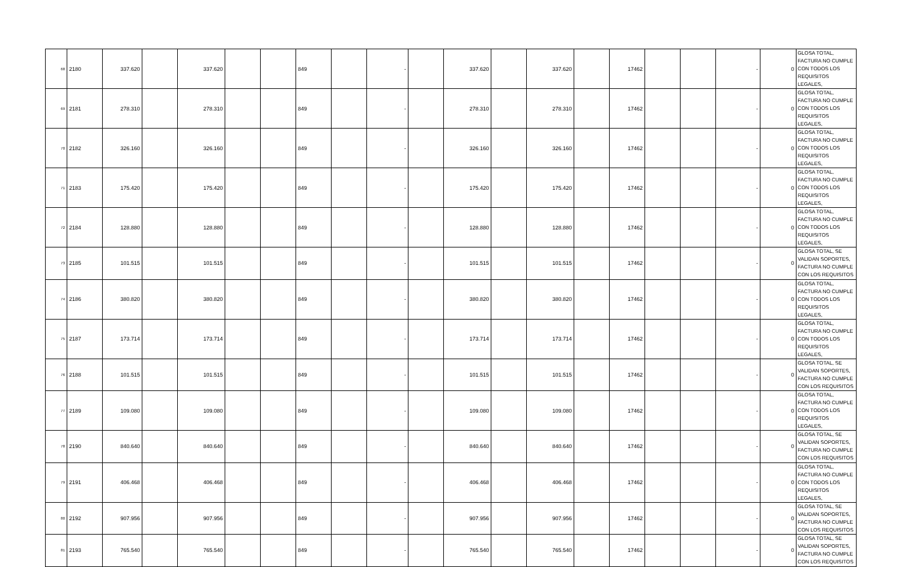| 68 | 2180 | 337.620 | | 337.620 | | | 849 | | - | | 337.620 | | 337.620 | | 17462 | | | - | 0 | GLOSA TOTAL, FACTURA NO CUMPLE CON TODOS LOS REQUISITOS LEGALES, |
| 69 | 2181 | 278.310 | | 278.310 | | | 849 | | - | | 278.310 | | 278.310 | | 17462 | | | - | 0 | GLOSA TOTAL, FACTURA NO CUMPLE CON TODOS LOS REQUISITOS LEGALES, |
| 70 | 2182 | 326.160 | | 326.160 | | | 849 | | - | | 326.160 | | 326.160 | | 17462 | | | - | 0 | GLOSA TOTAL, FACTURA NO CUMPLE CON TODOS LOS REQUISITOS LEGALES, |
| 71 | 2183 | 175.420 | | 175.420 | | | 849 | | - | | 175.420 | | 175.420 | | 17462 | | | - | 0 | GLOSA TOTAL, FACTURA NO CUMPLE CON TODOS LOS REQUISITOS LEGALES, |
| 72 | 2184 | 128.880 | | 128.880 | | | 849 | | - | | 128.880 | | 128.880 | | 17462 | | | - | 0 | GLOSA TOTAL, FACTURA NO CUMPLE CON TODOS LOS REQUISITOS LEGALES, |
| 73 | 2185 | 101.515 | | 101.515 | | | 849 | | - | | 101.515 | | 101.515 | | 17462 | | | - | 0 | GLOSA TOTAL, SE VALIDAN SOPORTES, FACTURA NO CUMPLE CON LOS REQUISITOS |
| 74 | 2186 | 380.820 | | 380.820 | | | 849 | | - | | 380.820 | | 380.820 | | 17462 | | | - | 0 | GLOSA TOTAL, FACTURA NO CUMPLE CON TODOS LOS REQUISITOS LEGALES, |
| 75 | 2187 | 173.714 | | 173.714 | | | 849 | | - | | 173.714 | | 173.714 | | 17462 | | | - | 0 | GLOSA TOTAL, FACTURA NO CUMPLE CON TODOS LOS REQUISITOS LEGALES, |
| 76 | 2188 | 101.515 | | 101.515 | | | 849 | | - | | 101.515 | | 101.515 | | 17462 | | | - | 0 | GLOSA TOTAL, SE VALIDAN SOPORTES, FACTURA NO CUMPLE CON LOS REQUISITOS |
| 77 | 2189 | 109.080 | | 109.080 | | | 849 | | - | | 109.080 | | 109.080 | | 17462 | | | - | 0 | GLOSA TOTAL, FACTURA NO CUMPLE CON TODOS LOS REQUISITOS LEGALES, |
| 78 | 2190 | 840.640 | | 840.640 | | | 849 | | - | | 840.640 | | 840.640 | | 17462 | | | - | 0 | GLOSA TOTAL, SE VALIDAN SOPORTES, FACTURA NO CUMPLE CON LOS REQUISITOS |
| 79 | 2191 | 406.468 | | 406.468 | | | 849 | | - | | 406.468 | | 406.468 | | 17462 | | | - | 0 | GLOSA TOTAL, FACTURA NO CUMPLE CON TODOS LOS REQUISITOS LEGALES, |
| 80 | 2192 | 907.956 | | 907.956 | | | 849 | | - | | 907.956 | | 907.956 | | 17462 | | | - | 0 | GLOSA TOTAL, SE VALIDAN SOPORTES, FACTURA NO CUMPLE CON LOS REQUISITOS |
| 81 | 2193 | 765.540 | | 765.540 | | | 849 | | - | | 765.540 | | 765.540 | | 17462 | | | - | 0 | GLOSA TOTAL, SE VALIDAN SOPORTES, FACTURA NO CUMPLE CON LOS REQUISITOS |